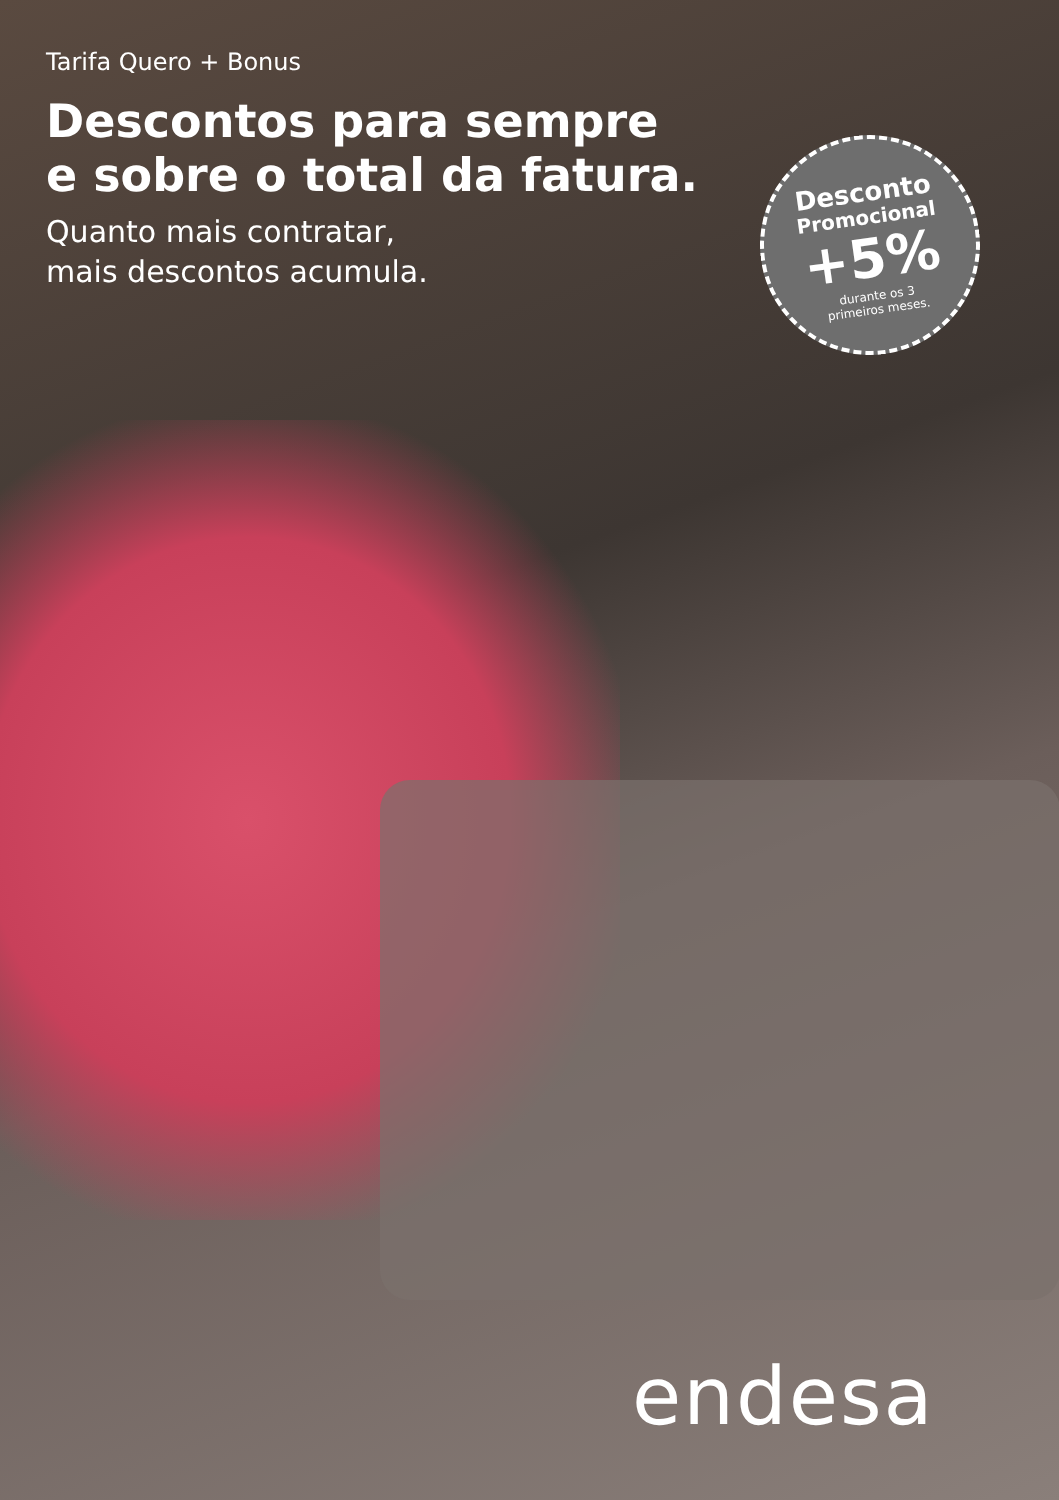Tarifa Quero + Bonus
Descontos para sempre
e sobre o total da fatura.
Quanto mais contratar,
mais descontos acumula.
Desconto
Promocional
+5%
durante os 3
primeiros meses.
endesa